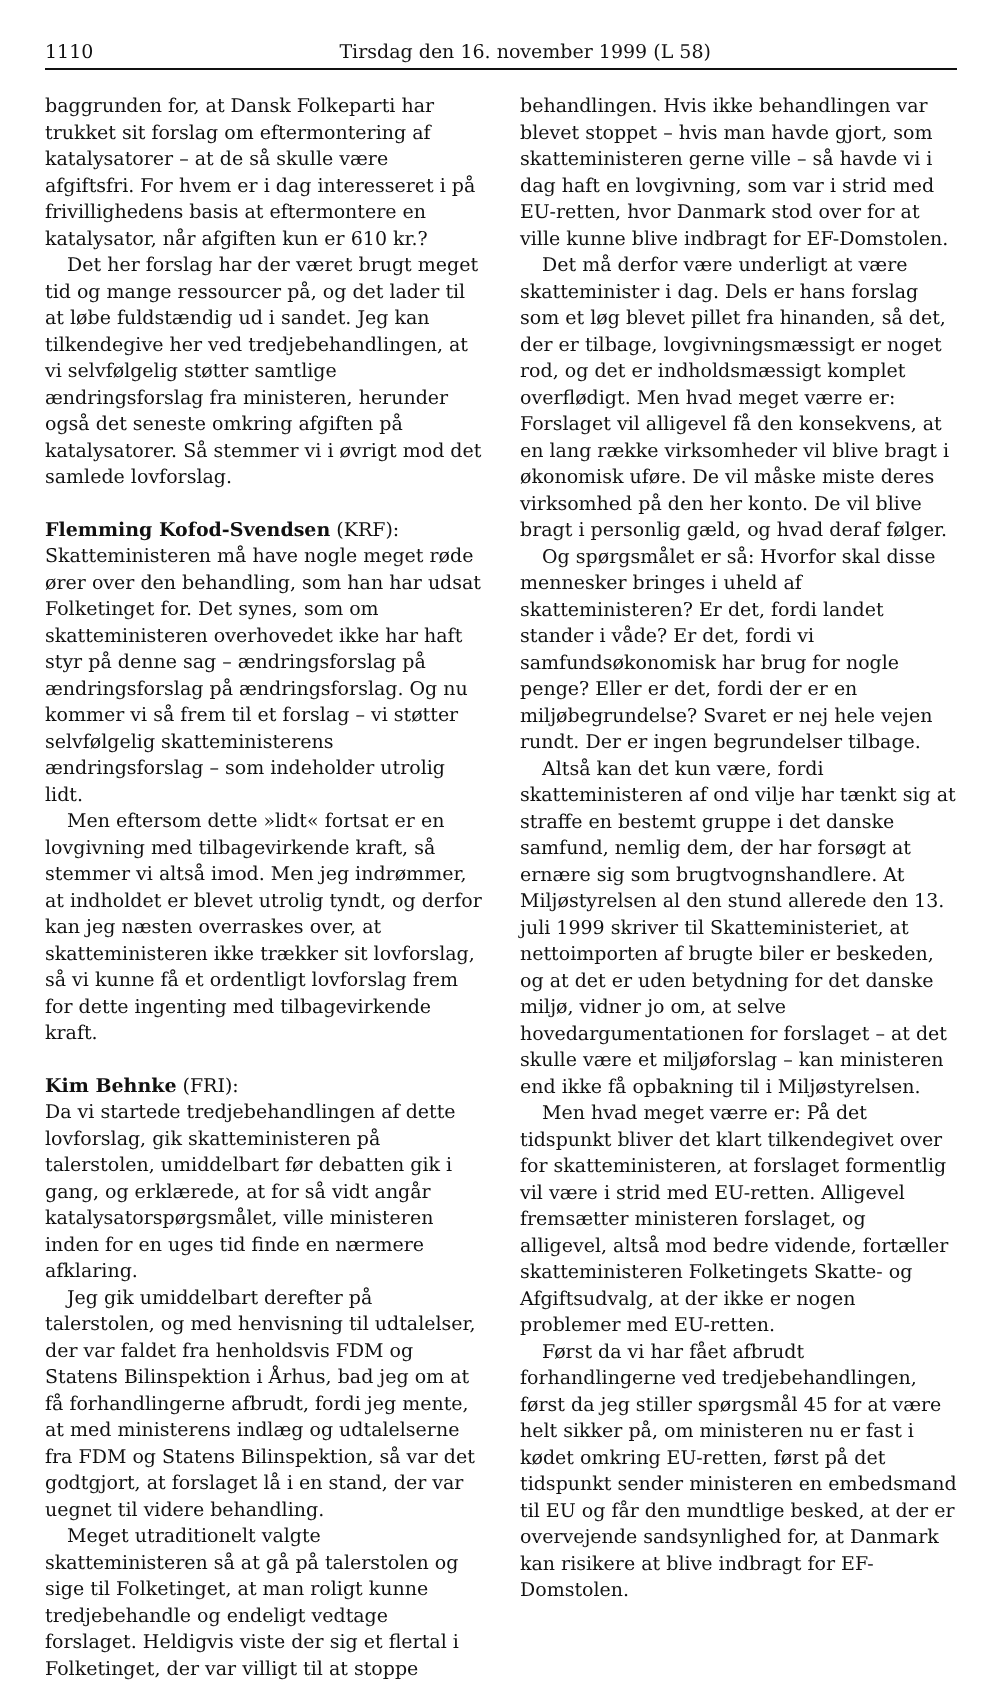1110 Tirsdag den 16. november 1999 (L 58)
baggrunden for, at Dansk Folkeparti har trukket sit forslag om eftermontering af katalysatorer – at de så skulle være afgiftsfri. For hvem er i dag interesseret i på frivillighedens basis at eftermontere en katalysator, når afgiften kun er 610 kr.?
Det her forslag har der været brugt meget tid og mange ressourcer på, og det lader til at løbe fuldstændig ud i sandet. Jeg kan tilkendegive her ved tredjebehandlingen, at vi selvfølgelig støtter samtlige ændringsforslag fra ministeren, herunder også det seneste omkring afgiften på katalysatorer. Så stemmer vi i øvrigt mod det samlede lovforslag.
Flemming Kofod-Svendsen (KRF):
Skatteministeren må have nogle meget røde ører over den behandling, som han har udsat Folketinget for. Det synes, som om skatteministeren overhovedet ikke har haft styr på denne sag – ændringsforslag på ændringsforslag på ændringsforslag. Og nu kommer vi så frem til et forslag – vi støtter selvfølgelig skatteministerens ændringsforslag – som indeholder utrolig lidt.
Men eftersom dette »lidt« fortsat er en lovgivning med tilbagevirkende kraft, så stemmer vi altså imod. Men jeg indrømmer, at indholdet er blevet utrolig tyndt, og derfor kan jeg næsten overraskes over, at skatteministeren ikke trækker sit lovforslag, så vi kunne få et ordentligt lovforslag frem for dette ingenting med tilbagevirkende kraft.
Kim Behnke (FRI):
Da vi startede tredjebehandlingen af dette lovforslag, gik skatteministeren på talerstolen, umiddelbart før debatten gik i gang, og erklærede, at for så vidt angår katalysatorspørgsmålet, ville ministeren inden for en uges tid finde en nærmere afklaring.
Jeg gik umiddelbart derefter på talerstolen, og med henvisning til udtalelser, der var faldet fra henholdsvis FDM og Statens Bilinspektion i Århus, bad jeg om at få forhandlingerne afbrudt, fordi jeg mente, at med ministerens indlæg og udtalelserne fra FDM og Statens Bilinspektion, så var det godtgjort, at forslaget lå i en stand, der var uegnet til videre behandling.
Meget utraditionelt valgte skatteministeren så at gå på talerstolen og sige til Folketinget, at man roligt kunne tredjebehandle og endeligt vedtage forslaget. Heldigvis viste der sig et flertal i Folketinget, der var villigt til at stoppe
behandlingen. Hvis ikke behandlingen var blevet stoppet – hvis man havde gjort, som skatteministeren gerne ville – så havde vi i dag haft en lovgivning, som var i strid med EU-retten, hvor Danmark stod over for at ville kunne blive indbragt for EF-Domstolen.
Det må derfor være underligt at være skatteminister i dag. Dels er hans forslag som et løg blevet pillet fra hinanden, så det, der er tilbage, lovgivningsmæssigt er noget rod, og det er indholdsmæssigt komplet overflødigt. Men hvad meget værre er: Forslaget vil alligevel få den konsekvens, at en lang række virksomheder vil blive bragt i økonomisk uføre. De vil måske miste deres virksomhed på den her konto. De vil blive bragt i personlig gæld, og hvad deraf følger.
Og spørgsmålet er så: Hvorfor skal disse mennesker bringes i uheld af skatteministeren? Er det, fordi landet stander i våde? Er det, fordi vi samfundsøkonomisk har brug for nogle penge? Eller er det, fordi der er en miljøbegrundelse? Svaret er nej hele vejen rundt. Der er ingen begrundelser tilbage.
Altså kan det kun være, fordi skatteministeren af ond vilje har tænkt sig at straffe en bestemt gruppe i det danske samfund, nemlig dem, der har forsøgt at ernære sig som brugtvognshandlere. At Miljøstyrelsen al den stund allerede den 13. juli 1999 skriver til Skatteministeriet, at nettoimporten af brugte biler er beskeden, og at det er uden betydning for det danske miljø, vidner jo om, at selve hovedargumentationen for forslaget – at det skulle være et miljøforslag – kan ministeren end ikke få opbakning til i Miljøstyrelsen.
Men hvad meget værre er: På det tidspunkt bliver det klart tilkendegivet over for skatteministeren, at forslaget formentlig vil være i strid med EU-retten. Alligevel fremsætter ministeren forslaget, og alligevel, altså mod bedre vidende, fortæller skatteministeren Folketingets Skatte- og Afgiftsudvalg, at der ikke er nogen problemer med EU-retten.
Først da vi har fået afbrudt forhandlingerne ved tredjebehandlingen, først da jeg stiller spørgsmål 45 for at være helt sikker på, om ministeren nu er fast i kødet omkring EU-retten, først på det tidspunkt sender ministeren en embedsmand til EU og får den mundtlige besked, at der er overvejende sandsynlighed for, at Danmark kan risikere at blive indbragt for EF-Domstolen.